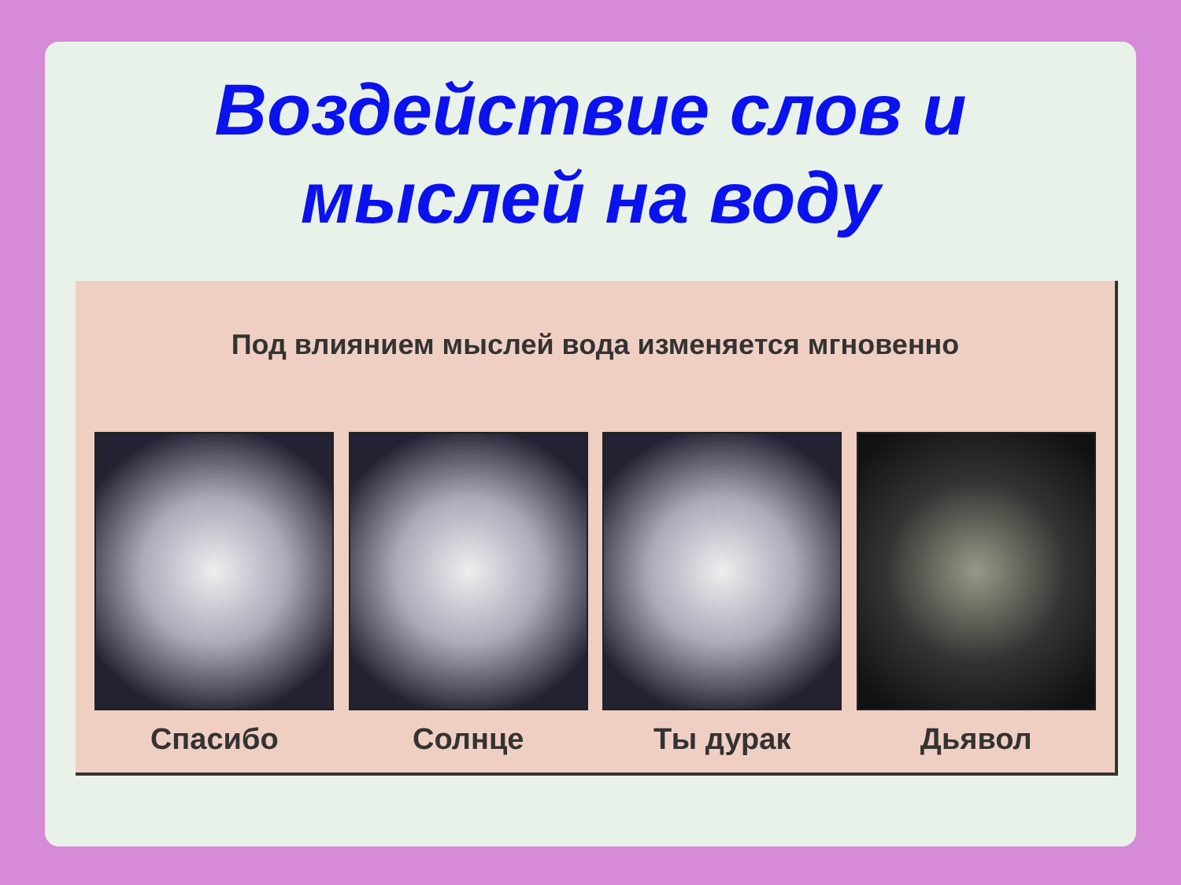Воздействие слов и
мыслей на воду
Под влиянием мыслей вода изменяется мгновенно
Спасибо Солнце Ты дурак Дьявол